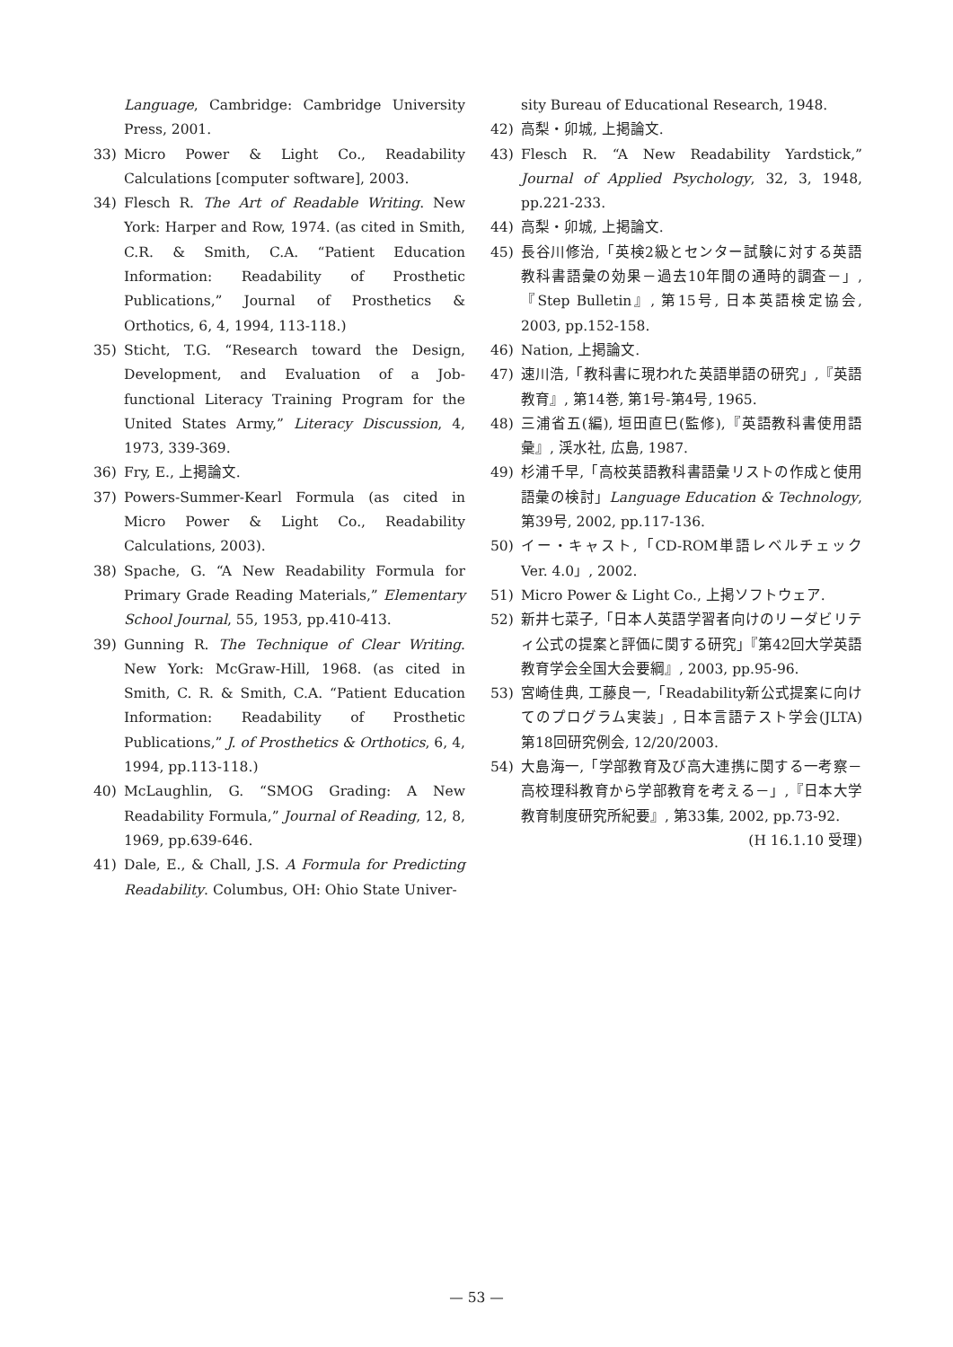Language, Cambridge: Cambridge University Press, 2001.
33) Micro Power & Light Co., Readability Calculations [computer software], 2003.
34) Flesch R. The Art of Readable Writing. New York: Harper and Row, 1974. (as cited in Smith, C.R. & Smith, C.A. “Patient Education Information: Readability of Prosthetic Publications,” Journal of Prosthetics & Orthotics, 6, 4, 1994, 113-118.)
35) Sticht, T.G. “Research toward the Design, Development, and Evaluation of a Job-functional Literacy Training Program for the United States Army,” Literacy Discussion, 4, 1973, 339-369.
36) Fry, E., 上掲論文.
37) Powers-Summer-Kearl Formula (as cited in Micro Power & Light Co., Readability Calculations, 2003).
38) Spache, G. “A New Readability Formula for Primary Grade Reading Materials,” Elementary School Journal, 55, 1953, pp.410-413.
39) Gunning R. The Technique of Clear Writing. New York: McGraw-Hill, 1968. (as cited in Smith, C. R. & Smith, C.A. “Patient Education Information: Readability of Prosthetic Publications,” J. of Prosthetics & Orthotics, 6, 4, 1994, pp.113-118.)
40) McLaughlin, G. “SMOG Grading: A New Readability Formula,” Journal of Reading, 12, 8, 1969, pp.639-646.
41) Dale, E., & Chall, J.S. A Formula for Predicting Readability. Columbus, OH: Ohio State Univer-
sity Bureau of Educational Research, 1948.
42) 高梨・卯城, 上掲論文.
43) Flesch R. “A New Readability Yardstick,” Journal of Applied Psychology, 32, 3, 1948, pp.221-233.
44) 高梨・卯城, 上掲論文.
45) 長谷川修治,「英検2級とセンター試験に対する英語教科書語彙の効果－過去10年間の通時的調査－」,『Step Bulletin』, 第15号, 日本英語検定協会, 2003, pp.152-158.
46) Nation, 上掲論文.
47) 速川浩,「教科書に現われた英語単語の研究」,『英語教育』, 第14巻, 第1号-第4号, 1965.
48) 三浦省五(編), 垣田直巳(監修),『英語教科書使用語彙』, 渓水社, 広島, 1987.
49) 杉浦千早,「高校英語教科書語彙リストの作成と使用語彙の検討」Language Education & Technology, 第39号, 2002, pp.117-136.
50) イー・キャスト,「CD-ROM単語レベルチェック Ver. 4.0」, 2002.
51) Micro Power & Light Co., 上掲ソフトウェア.
52) 新井七菜子,「日本人英語学習者向けのリーダビリティ公式の提案と評価に関する研究」『第42回大学英語教育学会全国大会要綱』, 2003, pp.95-96.
53) 宮崎佳典, 工藤良一,「Readability新公式提案に向けてのプログラム実装」, 日本言語テスト学会(JLTA) 第18回研究例会, 12/20/2003.
54) 大島海一,「学部教育及び高大連携に関する一考察－高校理科教育から学部教育を考える－」,『日本大学教育制度研究所紀要』, 第33集, 2002, pp.73-92.
(H 16.1.10 受理)
— 53 —